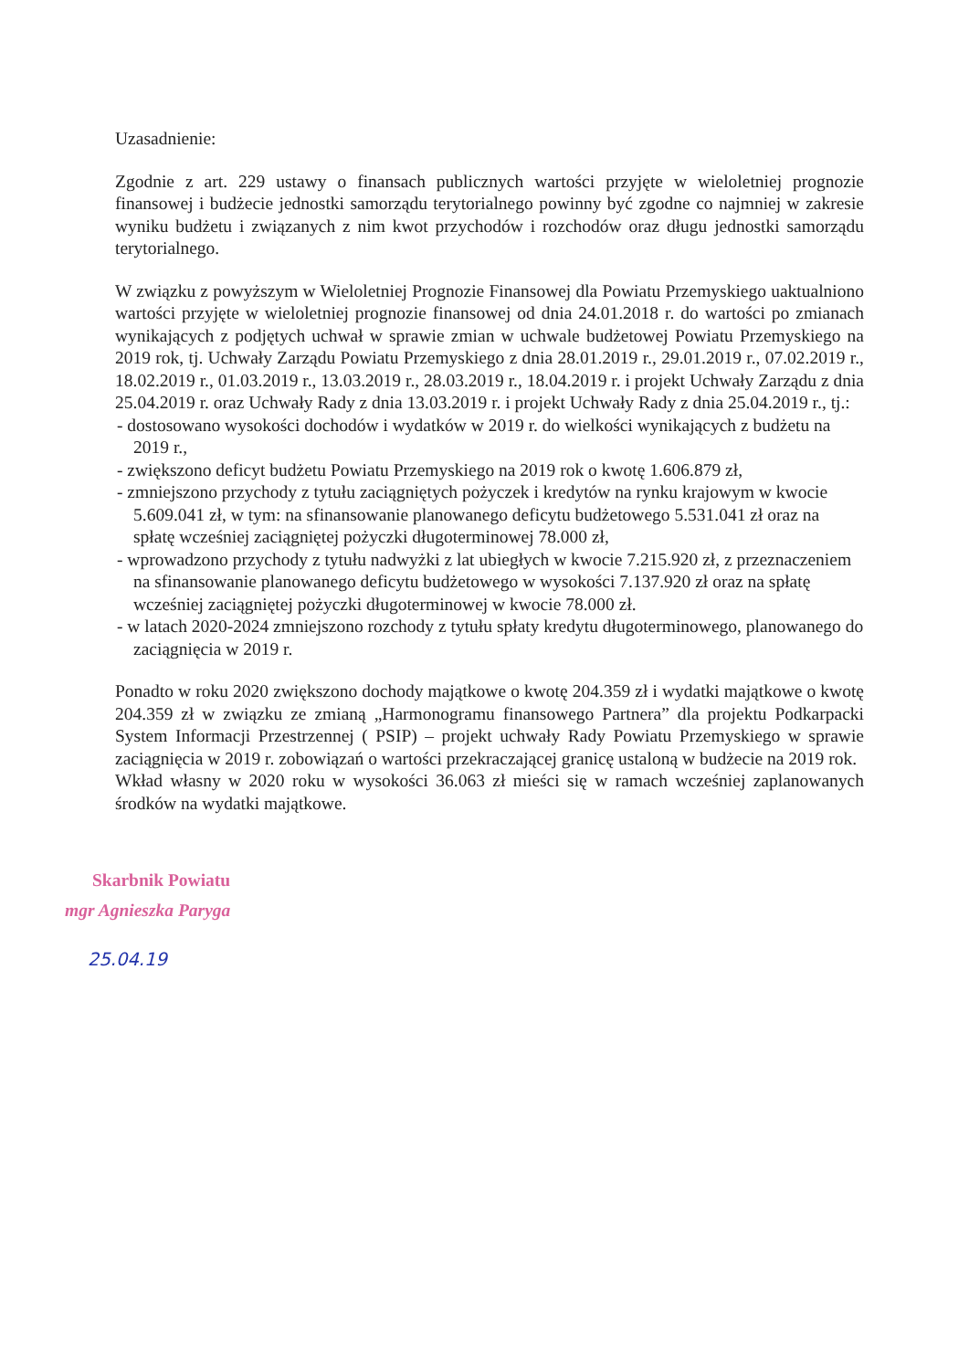Uzasadnienie:
Zgodnie z art. 229 ustawy o finansach publicznych wartości przyjęte w wieloletniej prognozie finansowej i budżecie jednostki samorządu terytorialnego powinny być zgodne co najmniej w zakresie wyniku budżetu i związanych z nim kwot przychodów i rozchodów oraz długu jednostki samorządu terytorialnego.
W związku z powyższym w Wieloletniej Prognozie Finansowej dla Powiatu Przemyskiego uaktualniono wartości przyjęte w wieloletniej prognozie finansowej od dnia 24.01.2018 r. do wartości po zmianach wynikających z podjętych uchwał w sprawie zmian w uchwale budżetowej Powiatu Przemyskiego na 2019 rok, tj. Uchwały Zarządu Powiatu Przemyskiego z dnia 28.01.2019 r., 29.01.2019 r., 07.02.2019 r., 18.02.2019 r., 01.03.2019 r., 13.03.2019 r., 28.03.2019 r., 18.04.2019 r. i projekt Uchwały Zarządu z dnia 25.04.2019 r. oraz Uchwały Rady z dnia 13.03.2019 r. i projekt Uchwały Rady z dnia 25.04.2019 r., tj.:
- dostosowano wysokości dochodów i wydatków w 2019 r. do wielkości wynikających z budżetu na 2019 r.,
- zwiększono deficyt budżetu Powiatu Przemyskiego na 2019 rok o kwotę 1.606.879 zł,
- zmniejszono przychody z tytułu zaciągniętych pożyczek i kredytów na rynku krajowym w kwocie 5.609.041 zł, w tym: na sfinansowanie planowanego deficytu budżetowego 5.531.041 zł oraz na spłatę wcześniej zaciągniętej pożyczki długoterminowej 78.000 zł,
- wprowadzono przychody z tytułu nadwyżki z lat ubiegłych w kwocie 7.215.920 zł, z przeznaczeniem na sfinansowanie planowanego deficytu budżetowego w wysokości 7.137.920 zł oraz na spłatę wcześniej zaciągniętej pożyczki długoterminowej w kwocie 78.000 zł.
- w latach 2020-2024 zmniejszono rozchody z tytułu spłaty kredytu długoterminowego, planowanego do zaciągnięcia w 2019 r.
Ponadto w roku 2020 zwiększono dochody majątkowe o kwotę 204.359 zł i wydatki majątkowe o kwotę 204.359 zł w związku ze zmianą „Harmonogramu finansowego Partnera” dla projektu Podkarpacki System Informacji Przestrzennej ( PSIP) – projekt uchwały Rady Powiatu Przemyskiego w sprawie zaciągnięcia w 2019 r. zobowiązań o wartości przekraczającej granicę ustaloną w budżecie na 2019 rok.
Wkład własny w 2020 roku w wysokości 36.063 zł mieści się w ramach wcześniej zaplanowanych środków na wydatki majątkowe.
Skarbnik Powiatu
mgr Agnieszka Paryga
25.04.19